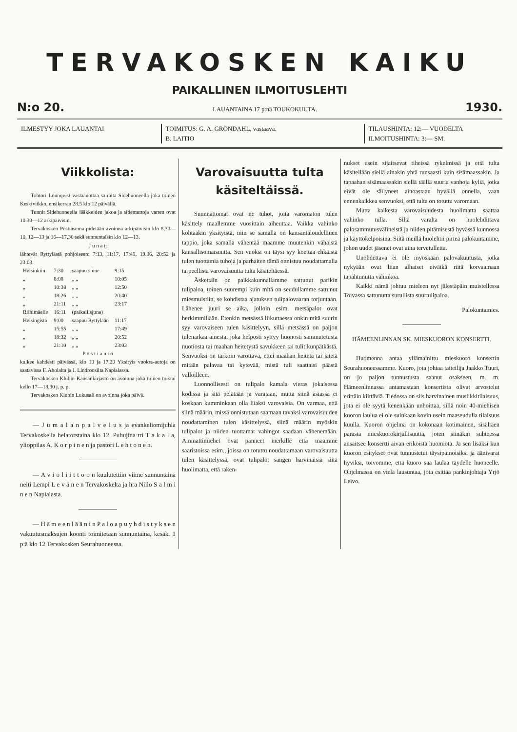TERVAKOSKEN KAIKU
PAIKALLINEN ILMOITUSLEHTI
N:o 20. LAUANTAINA 17 p:nä TOUKOKUUTA. 1930.
ILMESTYY JOKA LAUANTAI TOIMITUS: G. A. GRÖNDAHL, vastaava.
B. LAITIO
TILAUSHINTA: 12:— VUODELTA
ILMOITUSHINTA: 3:— SM.
Viikkolista:
Tohtori Lönnqvist vastaanottaa sairaita Sidehuoneella joka toinen Keskiviikko, ensikerran 28.5 klo 12 päivällä.
Tunnit Sidehuoneella lääkkeiden jakoa ja sidemuttoja varten ovat 10.30—12 arkipäivisin.
Tervakosken Postiasema pidetään avoinna arkipäivisin klo 8,30—10, 12—13 ja 16—17,30 sekä sunnuntaisin klo 12—13.
J u n a t:
lähtevät Ryttylästä pohjoiseen: 7:13, 11:17, 17:49, 19.06, 20:52 ja 23:03.
| Helsinkiin | 7:30 | saapuu sinne | 9:15 |
| „ | 8:08 | „ „ | 10:05 |
| „ | 10:38 | „ „ | 12:50 |
| „ | 18:26 | „ „ | 20:40 |
| „ | 21:11 | „ „ | 23:17 |
| Riihimäelle | 16:11 | (paikallisjuna) | |
| Helsingistä | 9:00 | saapuu Ryttylään | 11:17 |
| „ | 15:55 | „ „ | 17:49 |
| „ | 18:32 | „ „ | 20:52 |
| „ | 21:10 | „ „ | 23:03 |
P o s t i a u t o
kulkee kahdesti päivässä, klo 10 ja 17,20 Yksityis vuokra-autoja on saatavissa F. Aholalta ja I. Lindroosilta Napialassa.
Tervakosken Klubin Kansankirjasto on avoinna joka toinen torstai kello 17—18,30 j. p. p.
Tervakosken Klubin Lukusali on avoinna joka päivä.
— J u m a l a n p a l v e l u s ja evankeliomijuhla Tervakoskella helatorstaina klo 12. Puhujina tri T a k a l a, ylioppilas A. K o r p i n e n ja pastori L e h t o n e n.
— A v i o l i i t t o o n kuulutettiin viime sunnuntaina neiti Lempi L e v ä n e n Tervakoskelta ja hra Niilo S a l m i n e n Napialasta.
— H ä m e e n l ä ä n i n P a l o a p u y h d i s t y k s e n vakuutusmaksujen koonti toimitetaan sunnuntaina, kesäk. 1 p:ä klo 12 Tervakosken Seurahuoneessa.
Varovaisuutta tulta käsiteltäissä.
Suunnattomat ovat ne tuhot, joita varomaton tulen käsittely maallemme vuosittain aiheuttaa. Vaikka vahinko kohtaakin yksityistä, niin se samalla on kansantaloudellinen tappio, joka samalla vähentää maamme muutenkin vähäistä kansallisomaisuutta. Sen vuoksi on täysi syy koettaa ehkäistä tulen tuottamia tuhoja ja parhaiten tämä onnistuu noudattamalla tarpeellista varovaisuutta tulta käsiteltäessä.
Äskettäin on paikkakunnallamme sattunut parikin tulipaloa, toinen suurempi kuin mitä on seudullamme sattunut miesmuistiin, se kohdistaa ajatuksen tulipalovaaran torjuntaan. Lähenee juuri se aika, jolloin esim. metsäpalot ovat herkimmillään. Etenkin metsässä liikuttaessa onkin mitä suurin syy varovaiseen tulen käsittelyyn, sillä metsässä on paljon tulenarkaa ainesta, joka helposti syttyy huonosti sammutetusta nuotiosta tai maahan heitetystä savukkeen tai tulitikunpätkästä. Senvuoksi on tarkoin varottava, ettei maahan heitetä tai jätetä mitään palavaa tai kytevää, mistä tuli saattaisi päästä valloilleen.
Luonnollisesti on tulipalo kamala vieras jokaisessa kodissa ja sitä pelätään ja varataan, mutta siinä asiassa ei koskaan kumminkaan olla liiaksi varovaisia. On varmaa, että siinä määrin, missä onnistutaan saamaan tavaksi varovaisuuden noudattaminen tulen käsittelyssä, siinä määrin myöskin tulipalot ja niiden tuottamat vahingot saadaan vähenemään. Ammattimiehet ovat panneet merkille että maamme saaristoissa esim., joissa on totuttu noudattamaan varovaisuutta tulen käsittelyssä, ovat tulipalot sangen harvinaisia siitä huolimatta, että raken-
nukset usein sijaitsevat tiheissä rykelmissä ja että tulta käsitellään siellä ainakin yhtä runsaasti kuin sisämaassakin. Ja tapaahan sisämaassakin siellä täällä suuria vanhoja kyliä, jotka eivät ole säilyneet ainoastaan hyvällä onnella, vaan ennenkaikkea senvuoksi, että tulta on totuttu varomaan.
Mutta kaikesta varovaisuudesta huolimatta saattaa vahinko tulla. Siltä varalta on huolehdittava palosammutusvälineistä ja niiden pitämisestä hyvässä kunnossa ja käyttökelpoisina. Siitä meillä huolehtii pirteä palokuntamme, johon uudet jäsenet ovat aina tervetulleita.
Unohdettava ei ole myöskään palovakuutusta, jotka nykyään ovat liian alhaiset eivätkä riitä korvaamaan tapahtunutta vahinkoa.
Kaikki nämä johtuu mieleen nyt jälestäpäin muistellessa Toivassa sattunutta surullista suurtulipaloa.
Palokuntamies.
HÄMEENLINNAN SK. MIESKUORON KONSERTTI.
Huomenna antaa yllämainittu mieskuoro konsertin Seurahuoneessamme. Kuoro, jota johtaa taiteilija Jaakko Tuuri, on jo paljon tunnustusta saanut osakseen, m. m. Hämeenlinnassa antamastaan konsertista olivat arvostelut erittäin kiittäviä. Tiedossa on siis harvinainen musiikkitilaisuus, jota ei ole syytä kenenkään unhoittaa, sillä noin 40-miehisen kuoron laulua ei ole suinkaan kovin usein maaseudulla tilaisuus kuulla. Kuoron ohjelma on kokonaan kotimainen, sisältäen parasta mieskuorokirjallisuutta, joten siinäkin suhteessa ansaitsee konsertti aivan erikoista huomiota. Ja sen lisäksi kun kuoron esitykset ovat tunnustetut täysipainoisiksi ja äänivarat hyviksi, toivomme, että kuoro saa laulaa täydelle huoneelle. Ohjelmassa on vielä lausuntaa, jota esittää pankinjohtaja Yrjö Leivo.